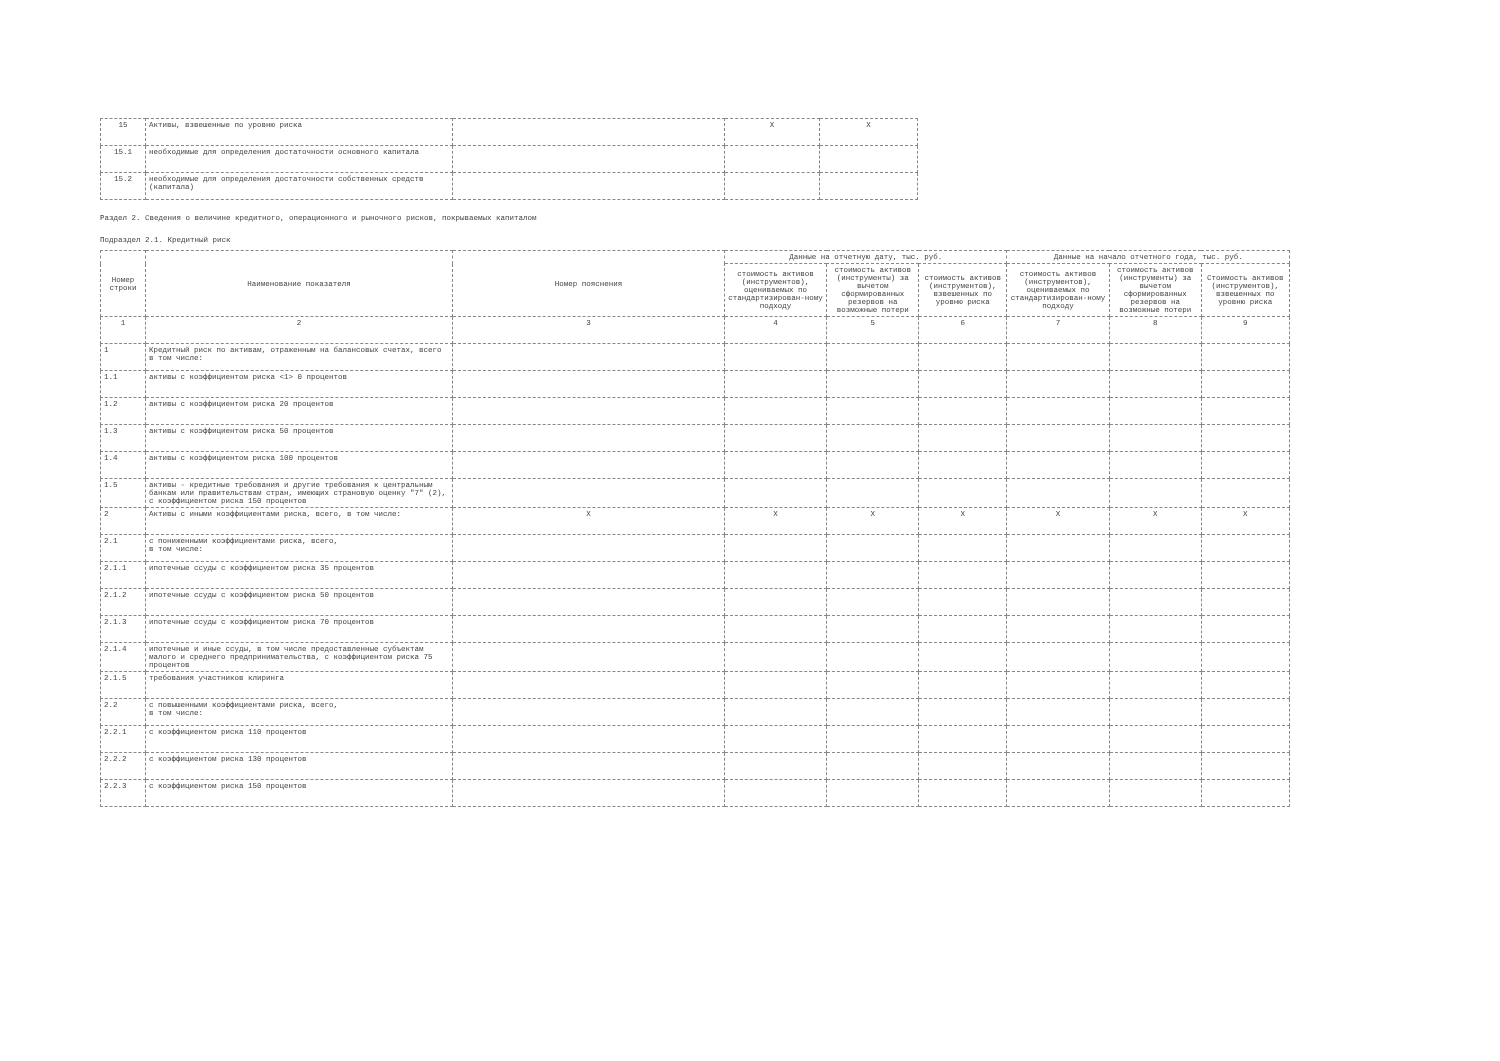| 15 | Активы, взвешенные по уровню риска | | X | X |
| 15.1 | необходимые для определения достаточности основного капитала | | | |
| 15.2 | необходимые для определения достаточности собственных средств (капитала) | | | |
Раздел 2. Сведения о величине кредитного, операционного и рыночного рисков, покрываемых капиталом
Подраздел 2.1. Кредитный риск
| Номер строки | Наименование показателя | Номер пояснения | Данные на отчетную дату, тыс. руб. | | | Данные на начало отчетного года, тыс. руб. | | |
| --- | --- | --- | --- | --- | --- | --- | --- | --- |
| | | | стоимость активов (инструментов), оцениваемых по стандартизирован-ному подходу | стоимость активов (инструменты) за вычетом сформированных резервов на возможные потери | стоимость активов (инструментов), взвешенных по уровню риска | стоимость активов (инструментов), оцениваемых по стандартизирован-ному подходу | стоимость активов (инструменты) за вычетом сформированных резервов на возможные потери | Стоимость активов (инструментов), взвешенных по уровню риска |
| 1 | 2 | 3 | 4 | 5 | 6 | 7 | 8 | 9 |
| 1 | Кредитный риск по активам, отраженным на балансовых счетах, всего в том числе: | | | | | | | |
| 1.1 | активы с коэффициентом риска <1> 0 процентов | | | | | | | |
| 1.2 | активы с коэффициентом риска 20 процентов | | | | | | | |
| 1.3 | активы с коэффициентом риска 50 процентов | | | | | | | |
| 1.4 | активы с коэффициентом риска 100 процентов | | | | | | | |
| 1.5 | активы - кредитные требования и другие требования к центральным банкам или правительствам стран, имеющих страновую оценку "7" (2), с коэффициентом риска 150 процентов | | | | | | | |
| 2 | Активы с иными коэффициентами риска, всего, в том числе: | X | X | X | X | X | X | X |
| 2.1 | с пониженными коэффициентами риска, всего, в том числе: | | | | | | | |
| 2.1.1 | ипотечные ссуды с коэффициентом риска 35 процентов | | | | | | | |
| 2.1.2 | ипотечные ссуды с коэффициентом риска 50 процентов | | | | | | | |
| 2.1.3 | ипотечные ссуды с коэффициентом риска 70 процентов | | | | | | | |
| 2.1.4 | ипотечные и иные ссуды, в том числе предоставленные субъектам малого и среднего предпринимательства, с коэффициентом риска 75 процентов | | | | | | | |
| 2.1.5 | требования участников клиринга | | | | | | | |
| 2.2 | с повышенными коэффициентами риска, всего, в том числе: | | | | | | | |
| 2.2.1 | с коэффициентом риска 110 процентов | | | | | | | |
| 2.2.2 | с коэффициентом риска 130 процентов | | | | | | | |
| 2.2.3 | с коэффициентом риска 150 процентов | | | | | | | |